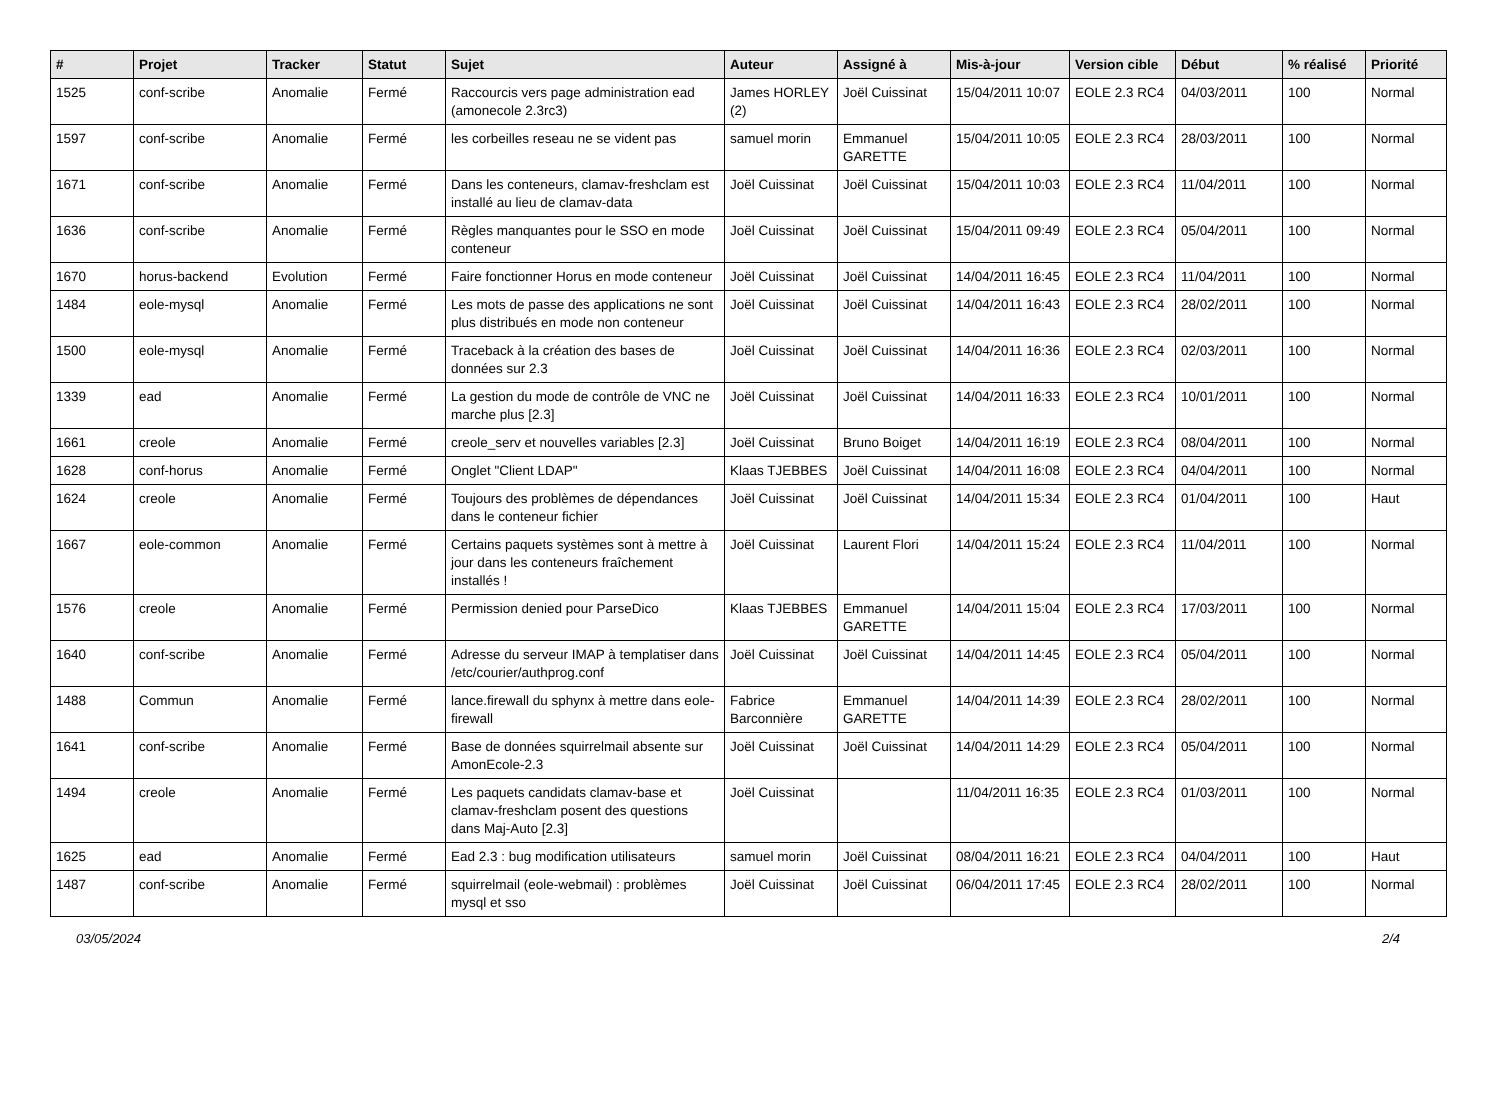| # | Projet | Tracker | Statut | Sujet | Auteur | Assigné à | Mis-à-jour | Version cible | Début | % réalisé | Priorité |
| --- | --- | --- | --- | --- | --- | --- | --- | --- | --- | --- | --- |
| 1525 | conf-scribe | Anomalie | Fermé | Raccourcis vers page administration ead (amonecole 2.3rc3) | James HORLEY (2) | Joël Cuissinat | 15/04/2011 10:07 | EOLE 2.3 RC4 | 04/03/2011 | 100 | Normal |
| 1597 | conf-scribe | Anomalie | Fermé | les corbeilles reseau ne se vident pas | samuel morin | Emmanuel GARETTE | 15/04/2011 10:05 | EOLE 2.3 RC4 | 28/03/2011 | 100 | Normal |
| 1671 | conf-scribe | Anomalie | Fermé | Dans les conteneurs, clamav-freshclam est installé au lieu de clamav-data | Joël Cuissinat | Joël Cuissinat | 15/04/2011 10:03 | EOLE 2.3 RC4 | 11/04/2011 | 100 | Normal |
| 1636 | conf-scribe | Anomalie | Fermé | Règles manquantes pour le SSO en mode conteneur | Joël Cuissinat | Joël Cuissinat | 15/04/2011 09:49 | EOLE 2.3 RC4 | 05/04/2011 | 100 | Normal |
| 1670 | horus-backend | Evolution | Fermé | Faire fonctionner Horus en mode conteneur | Joël Cuissinat | Joël Cuissinat | 14/04/2011 16:45 | EOLE 2.3 RC4 | 11/04/2011 | 100 | Normal |
| 1484 | eole-mysql | Anomalie | Fermé | Les mots de passe des applications ne sont plus distribués en mode non conteneur | Joël Cuissinat | Joël Cuissinat | 14/04/2011 16:43 | EOLE 2.3 RC4 | 28/02/2011 | 100 | Normal |
| 1500 | eole-mysql | Anomalie | Fermé | Traceback à la création des bases de données sur 2.3 | Joël Cuissinat | Joël Cuissinat | 14/04/2011 16:36 | EOLE 2.3 RC4 | 02/03/2011 | 100 | Normal |
| 1339 | ead | Anomalie | Fermé | La gestion du mode de contrôle de VNC ne marche plus [2.3] | Joël Cuissinat | Joël Cuissinat | 14/04/2011 16:33 | EOLE 2.3 RC4 | 10/01/2011 | 100 | Normal |
| 1661 | creole | Anomalie | Fermé | creole_serv et nouvelles variables [2.3] | Joël Cuissinat | Bruno Boiget | 14/04/2011 16:19 | EOLE 2.3 RC4 | 08/04/2011 | 100 | Normal |
| 1628 | conf-horus | Anomalie | Fermé | Onglet "Client LDAP" | Klaas TJEBBES | Joël Cuissinat | 14/04/2011 16:08 | EOLE 2.3 RC4 | 04/04/2011 | 100 | Normal |
| 1624 | creole | Anomalie | Fermé | Toujours des problèmes de dépendances dans le conteneur fichier | Joël Cuissinat | Joël Cuissinat | 14/04/2011 15:34 | EOLE 2.3 RC4 | 01/04/2011 | 100 | Haut |
| 1667 | eole-common | Anomalie | Fermé | Certains paquets systèmes sont à mettre à jour dans les conteneurs fraîchement installés ! | Joël Cuissinat | Laurent Flori | 14/04/2011 15:24 | EOLE 2.3 RC4 | 11/04/2011 | 100 | Normal |
| 1576 | creole | Anomalie | Fermé | Permission denied pour ParseDico | Klaas TJEBBES | Emmanuel GARETTE | 14/04/2011 15:04 | EOLE 2.3 RC4 | 17/03/2011 | 100 | Normal |
| 1640 | conf-scribe | Anomalie | Fermé | Adresse du serveur IMAP à templatiser dans /etc/courier/authprog.conf | Joël Cuissinat | Joël Cuissinat | 14/04/2011 14:45 | EOLE 2.3 RC4 | 05/04/2011 | 100 | Normal |
| 1488 | Commun | Anomalie | Fermé | lance.firewall du sphynx à mettre dans eole-firewall | Fabrice Barconnière | Emmanuel GARETTE | 14/04/2011 14:39 | EOLE 2.3 RC4 | 28/02/2011 | 100 | Normal |
| 1641 | conf-scribe | Anomalie | Fermé | Base de données squirrelmail absente sur AmonEcole-2.3 | Joël Cuissinat | Joël Cuissinat | 14/04/2011 14:29 | EOLE 2.3 RC4 | 05/04/2011 | 100 | Normal |
| 1494 | creole | Anomalie | Fermé | Les paquets candidats clamav-base et clamav-freshclam posent des questions dans Maj-Auto [2.3] | Joël Cuissinat | | 11/04/2011 16:35 | EOLE 2.3 RC4 | 01/03/2011 | 100 | Normal |
| 1625 | ead | Anomalie | Fermé | Ead 2.3 : bug modification utilisateurs | samuel morin | Joël Cuissinat | 08/04/2011 16:21 | EOLE 2.3 RC4 | 04/04/2011 | 100 | Haut |
| 1487 | conf-scribe | Anomalie | Fermé | squirrelmail (eole-webmail) : problèmes mysql et sso | Joël Cuissinat | Joël Cuissinat | 06/04/2011 17:45 | EOLE 2.3 RC4 | 28/02/2011 | 100 | Normal |
03/05/2024 2/4